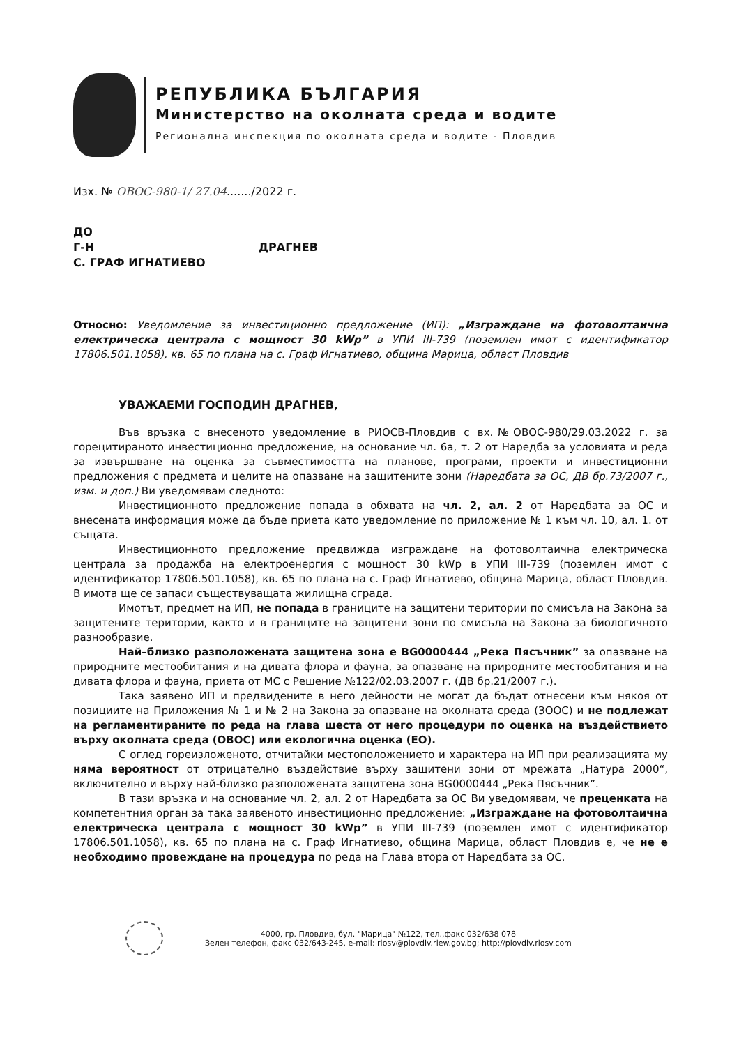РЕПУБЛИКА БЪЛГАРИЯ
Министерство на околната среда и водите
Регионална инспекция по околната среда и водите - Пловдив
Изх. № ОВОС-980-1/ 27.04......./2022 г.
ДО
Г-Н ДРАГНЕВ
С. ГРАФ ИГНАТИЕВО
Относно: Уведомление за инвестиционно предложение (ИП): „Изграждане на фотоволтаична електрическа централа с мощност 30 kWp” в УПИ III-739 (поземлен имот с идентификатор 17806.501.1058), кв. 65 по плана на с. Граф Игнатиево, община Марица, област Пловдив
УВАЖАЕМИ ГОСПОДИН ДРАГНЕВ,
Във връзка с внесеното уведомление в РИОСВ-Пловдив с вх.№ОВОС-980/29.03.2022 г. за горецитираното инвестиционно предложение, на основание чл. 6а, т. 2 от Наредба за условията и реда за извършване на оценка за съвместимостта на планове, програми, проекти и инвестиционни предложения с предмета и целите на опазване на защитените зони (Наредбата за ОС, ДВ бр.73/2007 г., изм. и доп.) Ви уведомявам следното:
Инвестиционното предложение попада в обхвата на чл. 2, ал. 2 от Наредбата за ОС и внесената информация може да бъде приета като уведомление по приложение № 1 към чл. 10, ал. 1. от същата.
Инвестиционното предложение предвижда изграждане на фотоволтаична електрическа централа за продажба на електроенергия с мощност 30 kWp в УПИ III-739 (поземлен имот с идентификатор 17806.501.1058), кв. 65 по плана на с. Граф Игнатиево, община Марица, област Пловдив. В имота ще се запаси съществуващата жилищна сграда.
Имотът, предмет на ИП, не попада в границите на защитени територии по смисъла на Закона за защитените територии, както и в границите на защитени зони по смисъла на Закона за биологичното разнообразие.
Най–близко разположената защитена зона е BG0000444 „Река Пясъчник” за опазване на природните местообитания и на дивата флора и фауна, за опазване на природните местообитания и на дивата флора и фауна, приета от МС с Решение №122/02.03.2007 г. (ДВ бр.21/2007 г.).
Така заявено ИП и предвидените в него дейности не могат да бъдат отнесени към някоя от позициите на Приложения № 1 и № 2 на Закона за опазване на околната среда (ЗООС) и не подлежат на регламентираните по реда на глава шеста от него процедури по оценка на въздействието върху околната среда (ОВОС) или екологична оценка (ЕО).
С оглед гореизложеното, отчитайки местоположението и характера на ИП при реализацията му няма вероятност от отрицателно въздействие върху защитени зони от мрежата „Натура 2000“, включително и върху най-близко разположената защитена зона BG0000444 „Река Пясъчник”.
В тази връзка и на основание чл. 2, ал. 2 от Наредбата за ОС Ви уведомявам, че преценката на компетентния орган за така заявеното инвестиционно предложение: „Изграждане на фотоволтаична електрическа централа с мощност 30 kWp” в УПИ III-739 (поземлен имот с идентификатор 17806.501.1058), кв. 65 по плана на с. Граф Игнатиево, община Марица, област Пловдив е, че не е необходимо провеждане на процедура по реда на Глава втора от Наредбата за ОС.
4000, гр. Пловдив, бул. "Марица" №122, тел.,факс 032/638 078
Зелен телефон, факс 032/643-245, e-mail: riosv@plovdiv.riew.gov.bg; http://plovdiv.riosv.com